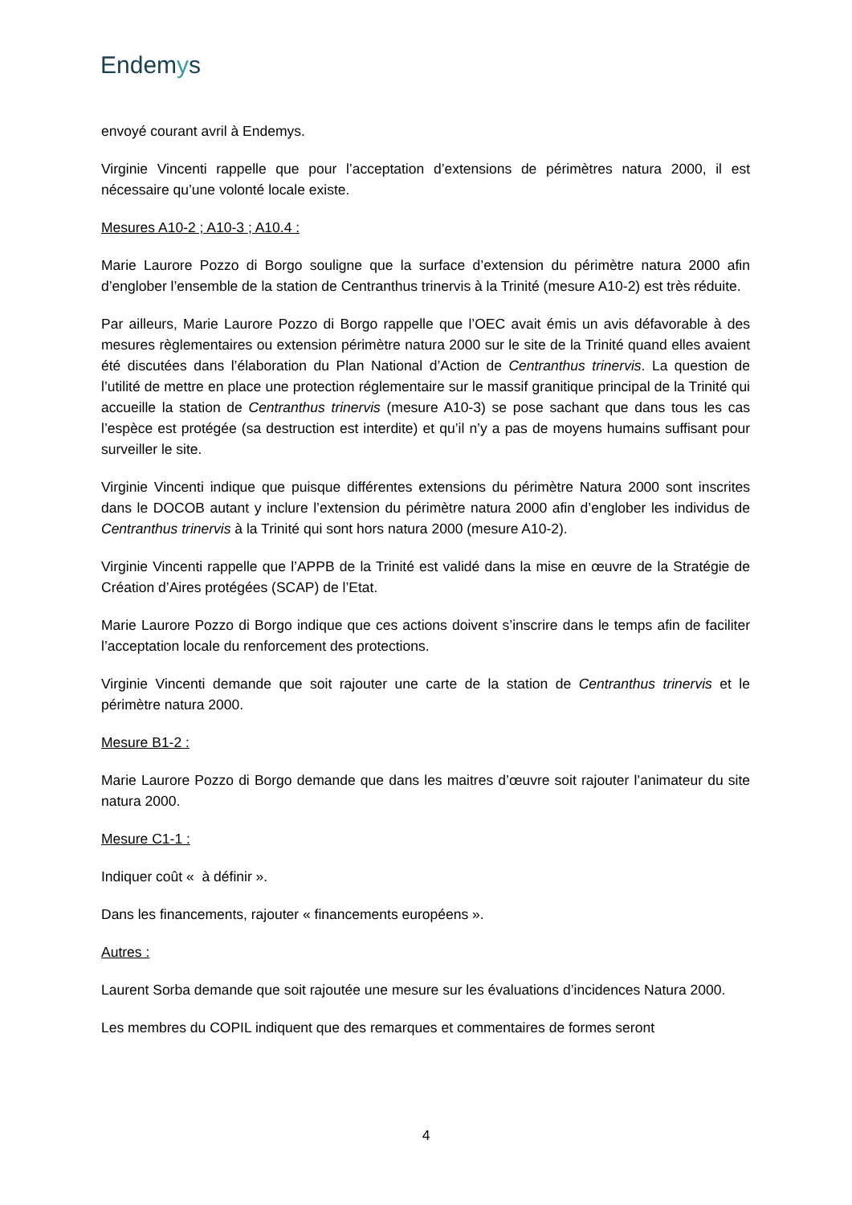Endemys
envoyé courant avril à Endemys.
Virginie Vincenti rappelle que pour l’acceptation d’extensions de périmètres natura 2000, il est nécessaire qu’une volonté locale existe.
Mesures A10-2 ; A10-3 ; A10.4 :
Marie Laurore Pozzo di Borgo souligne que la surface d’extension du périmètre natura 2000 afin d’englober l’ensemble de la station de Centranthus trinervis à la Trinité (mesure A10-2) est très réduite.
Par ailleurs, Marie Laurore Pozzo di Borgo rappelle que l’OEC avait émis un avis défavorable à des mesures règlementaires ou extension périmètre natura 2000 sur le site de la Trinité quand elles avaient été discutées dans l’élaboration du Plan National d’Action de Centranthus trinervis. La question de l’utilité de mettre en place une protection réglementaire sur le massif granitique principal de la Trinité qui accueille la station de Centranthus trinervis (mesure A10-3) se pose sachant que dans tous les cas l’espèce est protégée (sa destruction est interdite) et qu’il n’y a pas de moyens humains suffisant pour surveiller le site.
Virginie Vincenti indique que puisque différentes extensions du périmètre Natura 2000 sont inscrites dans le DOCOB autant y inclure l’extension du périmètre natura 2000 afin d’englober les individus de Centranthus trinervis à la Trinité qui sont hors natura 2000 (mesure A10-2).
Virginie Vincenti rappelle que l’APPB de la Trinité est validé dans la mise en œuvre de la Stratégie de Création d’Aires protégées (SCAP) de l’Etat.
Marie Laurore Pozzo di Borgo indique que ces actions doivent s’inscrire dans le temps afin de faciliter l’acceptation locale du renforcement des protections.
Virginie Vincenti demande que soit rajouter une carte de la station de Centranthus trinervis et le périmètre natura 2000.
Mesure B1-2 :
Marie Laurore Pozzo di Borgo demande que dans les maitres d’œuvre soit rajouter l’animateur du site natura 2000.
Mesure C1-1 :
Indiquer coût « à définir ».
Dans les financements, rajouter « financements européens ».
Autres :
Laurent Sorba demande que soit rajoutée une mesure sur les évaluations d’incidences Natura 2000.
Les membres du COPIL indiquent que des remarques et commentaires de formes seront
4